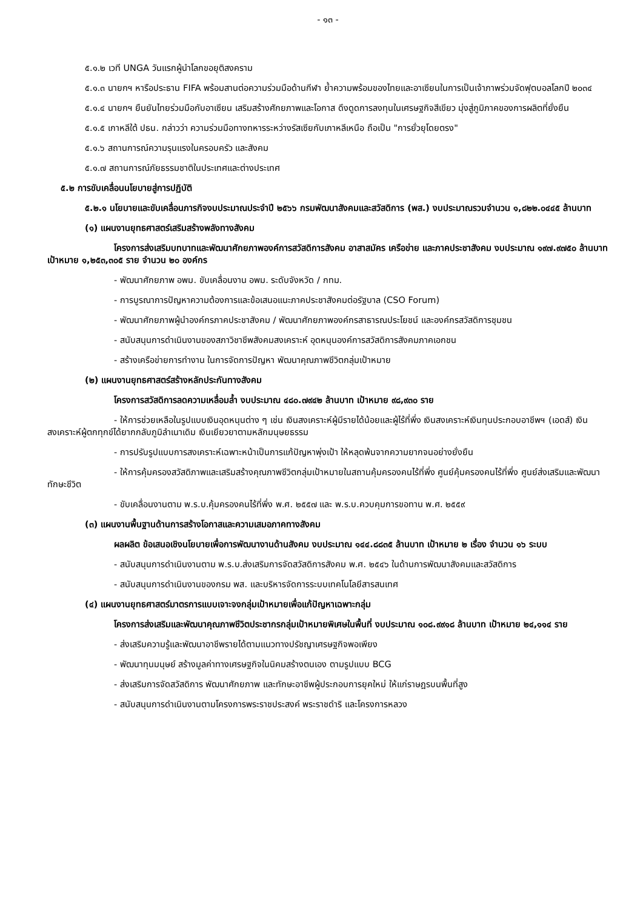- ๑๓ -
๕.๑.๒ เวที UNGA วันแรกผู้นำโลกขอยุติสงคราม
๕.๑.๓ นายกฯ หารือประธาน FIFA พร้อมสานต่อความร่วมมือด้านกีฬา ย้ำความพร้อมของไทยและอาเซียนในการเป็นเจ้าภาพร่วมจัดฟุตบอลโลกปี ๒๐๓๔
๕.๑.๔ นายกฯ ยืนยันไทยร่วมมือกับอาเซียน เสริมสร้างศักยภาพและโอกาส ดึงดูดการลงทุนในเศรษฐกิจสีเขียว มุ่งสู่ภูมิภาคของการผลิตที่ยั่งยืน
๕.๑.๕ เกาหลีใต้ ปธน. กล่าวว่า ความร่วมมือทางทหารระหว่างรัสเซียกับเกาหลีเหนือ ถือเป็น "การยั่วยุโดยตรง"
๕.๑.๖ สถานการณ์ความรุนแรงในครอบครัว และสังคม
๕.๑.๗ สถานการณ์ภัยธรรมชาติในประเทศและต่างประเทศ
๕.๒ การขับเคลื่อนนโยบายสู่การปฏิบัติ
๕.๒.๑ นโยบายและขับเคลื่อนภารกิจงบประมาณประจำปี ๒๕๖๖ กรมพัฒนาสังคมและสวัสดิการ (พส.) งบประมาณรวมจำนวน ๑,๘๒๒.๐๔๔๕ ล้านบาท
(๑) แผนงานยุทธศาสตร์เสริมสร้างพลังทางสังคม
โครงการส่งเสริมบทบาทและพัฒนาศักยภาพองค์การสวัสดิการสังคม อาสาสมัคร เครือข่าย และภาคประชาสังคม งบประมาณ ๑๙๗.๙๗๕๐ ล้านบาท เป้าหมาย ๑,๒๕๓,๓๐๕ ราย จำนวน ๒๐ องค์กร
- พัฒนาศักยภาพ อพม. ขับเคลื่อนงาน อพม. ระดับจังหวัด / กทม.
- การบูรณาการปัญหาความต้องการและข้อเสนอแนะภาคประชาสังคมต่อรัฐบาล (CSO Forum)
- พัฒนาศักยภาพผู้นำองค์กรภาคประชาสังคม / พัฒนาศักยภาพองค์กรสาธารณประโยชน์ และองค์กรสวัสดิการชุมชน
- สนับสนุนการดำเนินงานของสภาวิชาชีพสังคมสงเคราะห์ อุดหนุนองค์การสวัสดิการสังคมภาคเอกชน
- สร้างเครือข่ายการทำงาน ในการจัดการปัญหา พัฒนาคุณภาพชีวิตกลุ่มเป้าหมาย
(๒) แผนงานยุทธศาสตร์สร้างหลักประกันทางสังคม
โครงการสวัสดิการลดความเหลื่อมล้ำ งบประมาณ ๔๘๐.๗๙๔๒ ล้านบาท เป้าหมาย ๙๘,๙๓๐ ราย
- ให้การช่วยเหลือในรูปแบบเงินอุดหนุนต่าง ๆ เช่น เงินสงเคราะห์ผู้มีรายได้น้อยและผู้ไร้ที่พึ่ง เงินสงเคราะห์เงินทุนประกอบอาชีพฯ (เอดส์) เงินสงเคราะห์ผู้ตกทุกข์ได้ยากกลับภูมิลำเนาเดิม เงินเยียวยาตามหลักมนุษยธรรม
- การปรับรูปแบบการสงเคราะห์เฉพาะหน้าเป็นการแก้ปัญหาพุ่งเป้า ให้หลุดพ้นจากความยากจนอย่างยั่งยืน
- ให้การคุ้มครองสวัสดิภาพและเสริมสร้างคุณภาพชีวิตกลุ่มเป้าหมายในสถานคุ้มครองคนไร้ที่พึ่ง ศูนย์คุ้มครองคนไร้ที่พึ่ง ศูนย์ส่งเสริมและพัฒนาทักษะชีวิต
- ขับเคลื่อนงานตาม พ.ร.บ.คุ้มครองคนไร้ที่พึ่ง พ.ศ. ๒๕๕๗ และ พ.ร.บ.ควบคุมการขอทาน พ.ศ. ๒๕๕๙
(๓) แผนงานพื้นฐานด้านการสร้างโอกาสและความเสมอภาคทางสังคม
ผลผลิต ข้อเสนอเชิงนโยบายเพื่อการพัฒนางานด้านสังคม งบประมาณ ๑๔๔.๘๘๓๕ ล้านบาท เป้าหมาย ๒ เรื่อง จำนวน ๑๖ ระบบ
- สนับสนุนการดำเนินงานตาม พ.ร.บ.ส่งเสริมการจัดสวัสดิการสังคม พ.ศ. ๒๕๔๖ ในด้านการพัฒนาสังคมและสวัสดิการ
- สนับสนุนการดำเนินงานของกรม พส. และบริหารจัดการระบบเทคโนโลยีสารสนเทศ
(๔) แผนงานยุทธศาสตร์มาตรการแบบเจาะจงกลุ่มเป้าหมายเพื่อแก้ปัญหาเฉพาะกลุ่ม
โครงการส่งเสริมและพัฒนาคุณภาพชีวิตประชากรกลุ่มเป้าหมายพิเศษในพื้นที่ งบประมาณ ๑๐๘.๙๙๑๘ ล้านบาท เป้าหมาย ๒๔,๑๑๔ ราย
- ส่งเสริมความรู้และพัฒนาอาชีพรายได้ตามแนวทางปรัชญาเศรษฐกิจพอเพียง
- พัฒนาทุนมนุษย์ สร้างมูลค่าทางเศรษฐกิจในนิคมสร้างตนเอง ตามรูปแบบ BCG
- ส่งเสริมการจัดสวัสดิการ พัฒนาศักยภาพ และทักษะอาชีพผู้ประกอบการยุคใหม่ ให้แก่ราษฎรบนพื้นที่สูง
- สนับสนุนการดำเนินงานตามโครงการพระราชประสงค์ พระราชดำริ และโครงการหลวง